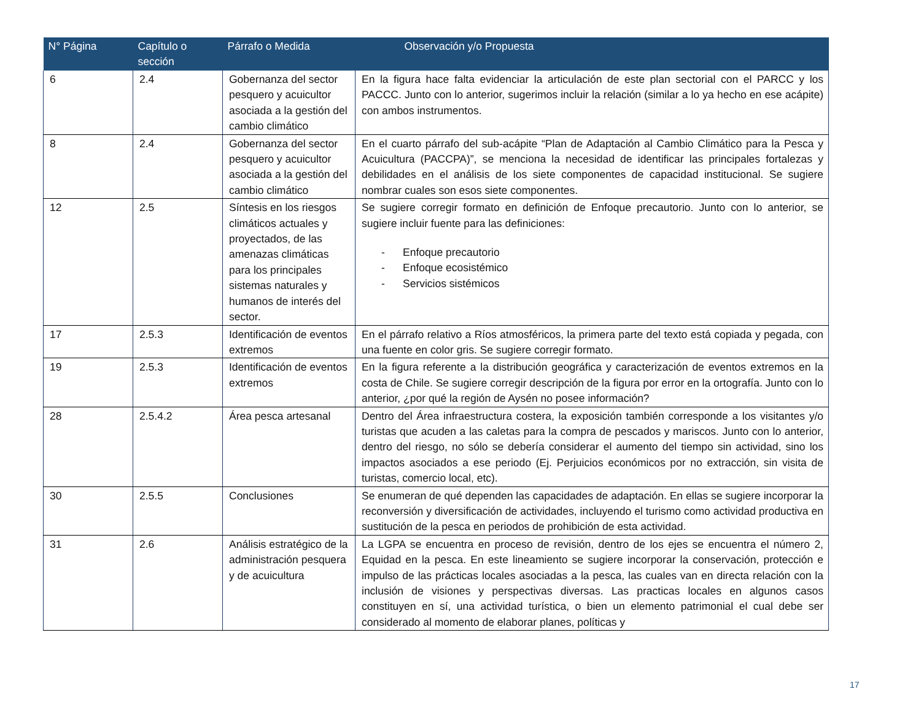| N° Página | Capítulo o sección | Párrafo o Medida | Observación y/o Propuesta |
| --- | --- | --- | --- |
| 6 | 2.4 | Gobernanza del sector pesquero y acuicultor asociada a la gestión del cambio climático | En la figura hace falta evidenciar la articulación de este plan sectorial con el PARCC y los PACCC. Junto con lo anterior, sugerimos incluir la relación (similar a lo ya hecho en ese acápite) con ambos instrumentos. |
| 8 | 2.4 | Gobernanza del sector pesquero y acuicultor asociada a la gestión del cambio climático | En el cuarto párrafo del sub-acápite “Plan de Adaptación al Cambio Climático para la Pesca y Acuicultura (PACCPA)”, se menciona la necesidad de identificar las principales fortalezas y debilidades en el análisis de los siete componentes de capacidad institucional. Se sugiere nombrar cuales son esos siete componentes. |
| 12 | 2.5 | Síntesis en los riesgos climáticos actuales y proyectados, de las amenazas climáticas para los principales sistemas naturales y humanos de interés del sector. | Se sugiere corregir formato en definición de Enfoque precautorio. Junto con lo anterior, se sugiere incluir fuente para las definiciones: - Enfoque precautorio - Enfoque ecosistémico - Servicios sistémicos |
| 17 | 2.5.3 | Identificación de eventos extremos | En el párrafo relativo a Ríos atmosféricos, la primera parte del texto está copiada y pegada, con una fuente en color gris. Se sugiere corregir formato. |
| 19 | 2.5.3 | Identificación de eventos extremos | En la figura referente a la distribución geográfica y caracterización de eventos extremos en la costa de Chile. Se sugiere corregir descripción de la figura por error en la ortografía. Junto con lo anterior, ¿por qué la región de Aysén no posee información? |
| 28 | 2.5.4.2 | Área pesca artesanal | Dentro del Área infraestructura costera, la exposición también corresponde a los visitantes y/o turistas que acuden a las caletas para la compra de pescados y mariscos. Junto con lo anterior, dentro del riesgo, no sólo se debería considerar el aumento del tiempo sin actividad, sino los impactos asociados a ese periodo (Ej. Perjuicios económicos por no extracción, sin visita de turistas, comercio local, etc). |
| 30 | 2.5.5 | Conclusiones | Se enumeran de qué dependen las capacidades de adaptación. En ellas se sugiere incorporar la reconversión y diversificación de actividades, incluyendo el turismo como actividad productiva en sustitución de la pesca en periodos de prohibición de esta actividad. |
| 31 | 2.6 | Análisis estratégico de la administración pesquera y de acuicultura | La LGPA se encuentra en proceso de revisión, dentro de los ejes se encuentra el número 2, Equidad en la pesca. En este lineamiento se sugiere incorporar la conservación, protección e impulso de las prácticas locales asociadas a la pesca, las cuales van en directa relación con la inclusión de visiones y perspectivas diversas. Las practicas locales en algunos casos constituyen en sí, una actividad turística, o bien un elemento patrimonial el cual debe ser considerado al momento de elaborar planes, políticas y |
17